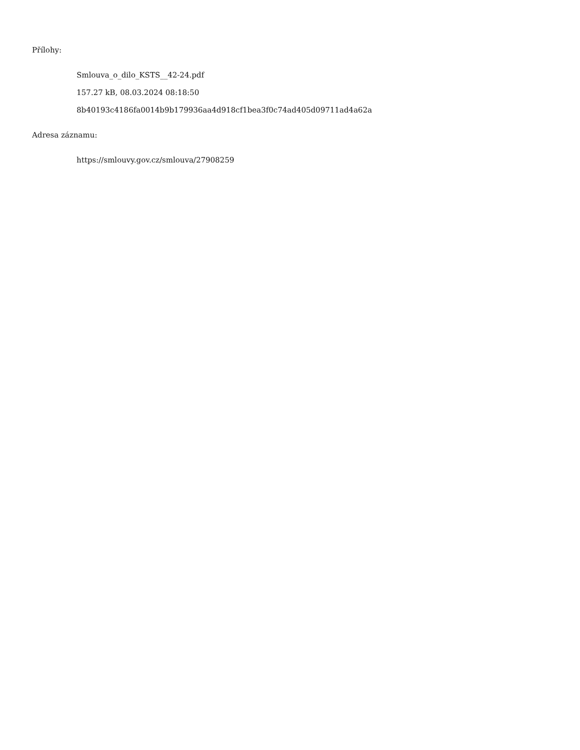Přílohy:
Smlouva_o_dilo_KSTS__42-24.pdf
157.27 kB, 08.03.2024 08:18:50
8b40193c4186fa0014b9b179936aa4d918cf1bea3f0c74ad405d09711ad4a62a
Adresa záznamu:
https://smlouvy.gov.cz/smlouva/27908259